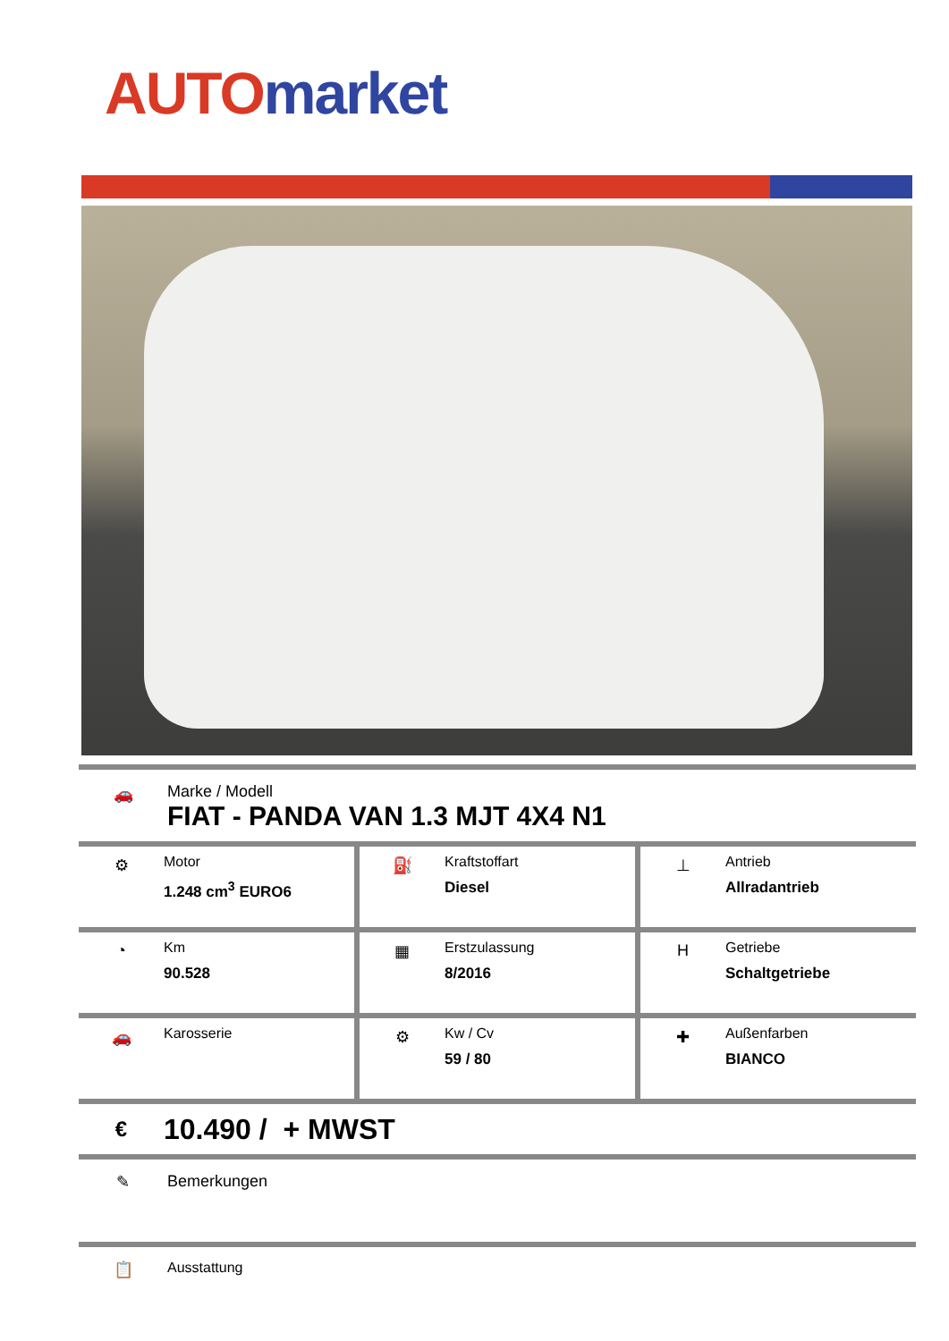AUTO market
🚗 Marke / Modell
FIAT - PANDA VAN 1.3 MJT 4X4 N1
⚙ Motor
1.248 cm<sup>3</sup> EURO6
⛽ Kraftstoffart
Diesel
⊥ Antrieb
Allradantrieb
◔ Km
90.528
▦ Erstzulassung
8/2016
H Getriebe
Schaltgetriebe
🚗 Karosserie ⚙ Kw / Cv
59 / 80
✚ Außenfarben
BIANCO
€
10.490 / + MWST
✎ Bemerkungen
📋 Ausstattung